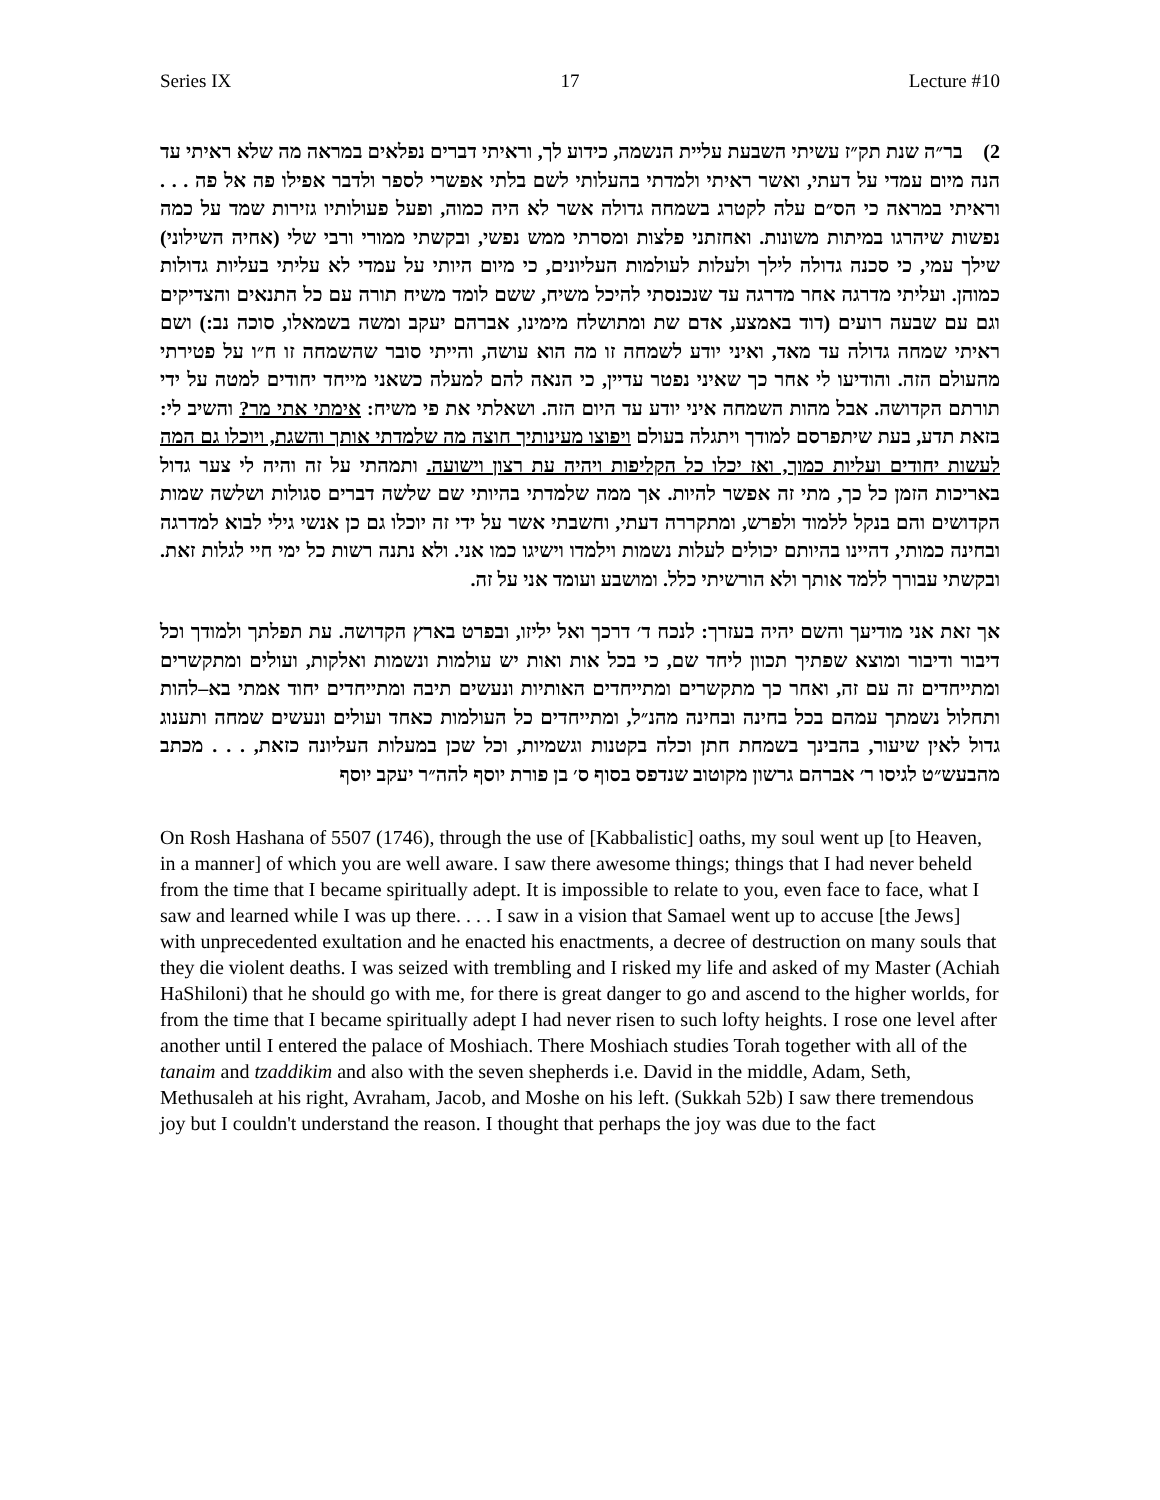Series IX 17 Lecture #10
2) בר״ה שנת תק״ז עשיתי השבעת עליית הנשמה, כידוע לך, וראיתי דברים נפלאים במראה מה שלא ראיתי עד הנה מיום עמדי על דעתי, ואשר ראיתי ולמדתי בהעלותי לשם בלתי אפשרי לספר ולדבר אפילו פה אל פה . . . וראיתי במראה כי הס״ם עלה לקטרג בשמחה גדולה אשר לא היה כמוה, ופעל פעולותיו גזירות שמד על כמה נפשות שיהרגו במיתות משונות. ואחזתני פלצות ומסרתי ממש נפשי, ובקשתי ממורי ורבי שלי (אחיה השילוני) שילך עמי, כי סכנה גדולה לילך ולעלות לעולמות העליונים, כי מיום היותי על עמדי לא עליתי בעליות גדולות כמוהן. ועליתי מדרגה אחר מדרגה עד שנכנסתי להיכל משיח, ששם לומד משיח תורה עם כל התנאים והצדיקים וגם עם שבעה רועים (דוד באמצע, אדם שת ומתושלח מימינו, אברהם יעקב ומשה בשמאלו, סוכה נב:) ושם ראיתי שמחה גדולה עד מאד, ואיני יודע לשמחה זו מה הוא עושה, והייתי סובר שהשמחה זו ח״ו על פטירתי מהעולם הזה. והודיעו לי אחר כך שאיני נפטר עדיין, כי הנאה להם למעלה כשאני מייחד יחודים למטה על ידי תורתם הקדושה. אבל מהות השמחה איני יודע עד היום הזה. ושאלתי את פי משיח: אימתי אתי מר? והשיב לי: בזאת תדע, בעת שיתפרסם למודך ויתגלה בעולם ויפוצו מעינותיך חוצה מה שלמדתי אותך והשגת, ויוכלו גם המה לעשות יחודים ועליות כמוך, ואז יכלו כל הקליפות ויהיה עת רצון וישועה. ותמהתי על זה והיה לי צער גדול באריכות הזמן כל כך, מתי זה אפשר להיות. אך ממה שלמדתי בהיותי שם שלשה דברים סגולות ושלשה שמות הקדושים והם בנקל ללמוד ולפרש, ומתקררה דעתי, וחשבתי אשר על ידי זה יוכלו גם כן אנשי גילי לבוא למדרגה ובחינה כמותי, דהיינו בהיותם יכולים לעלות נשמות וילמדו וישיגו כמו אני. ולא נתנה רשות כל ימי חיי לגלות זאת. ובקשתי עבורך ללמד אותך ולא הורשיתי כלל. ומושבע ועומד אני על זה.
אך זאת אני מודיעך והשם יהיה בעזרך: לנכח ד׳ דרכך ואל יליזו, ובפרט בארץ הקדושה. עת תפלתך ולמודך וכל דיבור ודיבור ומוצא שפתיך תכוון ליחד שם, כי בכל אות ואות יש עולמות ונשמות ואלקות, ועולים ומתקשרים ומתייחדים זה עם זה, ואחר כך מתקשרים ומתייחדים האותיות ונעשים תיבה ומתייחדים יחוד אמתי בא–להות ותחלול נשמתך עמהם בכל בחינה ובחינה מהנ״ל, ומתייחדים כל העולמות כאחד ועולים ונעשים שמחה ותענוג גדול לאין שיעור, בהבינך בשמחת חתן וכלה בקטנות וגשמיות, וכל שכן במעלות העליונה כזאת, . . . מכתב מהבעש״ט לגיסו ר׳ אברהם גרשון מקוטוב שנדפס בסוף ס׳ בן פורת יוסף להה״ר יעקב יוסף
On Rosh Hashana of 5507 (1746), through the use of [Kabbalistic] oaths, my soul went up [to Heaven, in a manner] of which you are well aware. I saw there awesome things; things that I had never beheld from the time that I became spiritually adept. It is impossible to relate to you, even face to face, what I saw and learned while I was up there. . . . I saw in a vision that Samael went up to accuse [the Jews] with unprecedented exultation and he enacted his enactments, a decree of destruction on many souls that they die violent deaths. I was seized with trembling and I risked my life and asked of my Master (Achiah HaShiloni) that he should go with me, for there is great danger to go and ascend to the higher worlds, for from the time that I became spiritually adept I had never risen to such lofty heights. I rose one level after another until I entered the palace of Moshiach. There Moshiach studies Torah together with all of the tanaim and tzaddikim and also with the seven shepherds i.e. David in the middle, Adam, Seth, Methusaleh at his right, Avraham, Jacob, and Moshe on his left. (Sukkah 52b) I saw there tremendous joy but I couldn't understand the reason. I thought that perhaps the joy was due to the fact